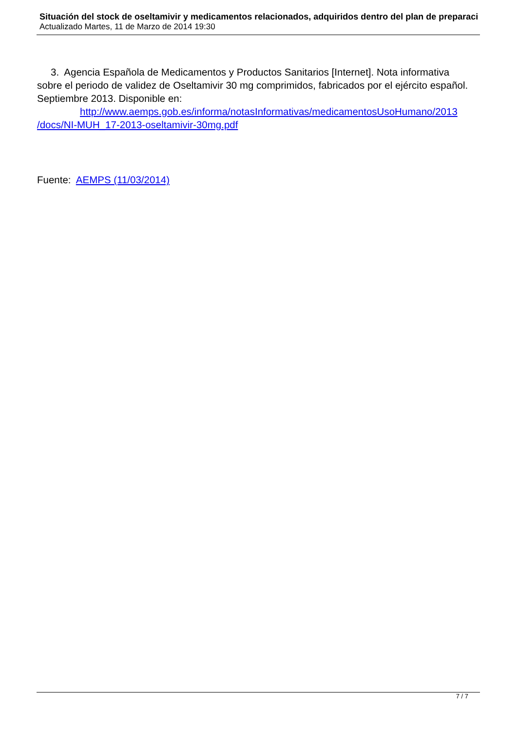Situación del stock de oseltamivir y medicamentos relacionados, adquiridos dentro del plan de preparaci
Actualizado Martes, 11 de Marzo de 2014 19:30
3. Agencia Española de Medicamentos y Productos Sanitarios [Internet]. Nota informativa sobre el periodo de validez de Oseltamivir 30 mg comprimidos, fabricados por el ejército español. Septiembre 2013. Disponible en:
http://www.aemps.gob.es/informa/notasInformativas/medicamentosUsoHumano/2013 /docs/NI-MUH_17-2013-oseltamivir-30mg.pdf
Fuente: AEMPS (11/03/2014)
7 / 7